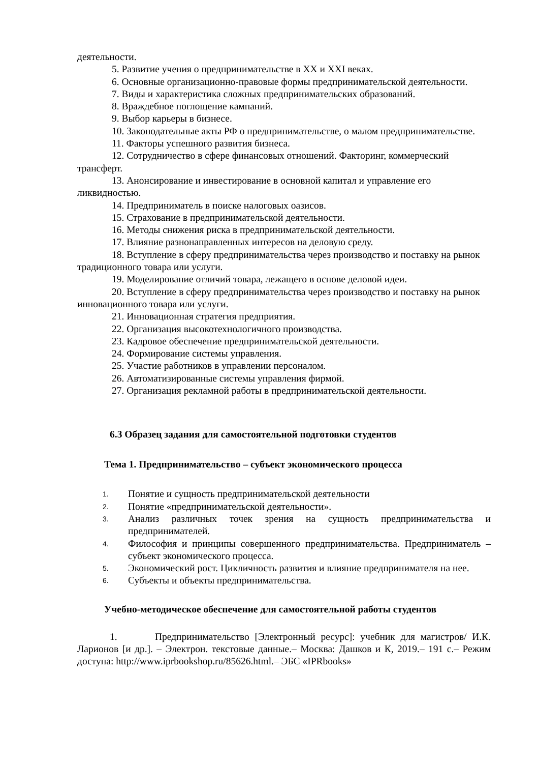деятельности.
5. Развитие учения о предпринимательстве в XX и XXI веках.
6. Основные организационно-правовые формы предпринимательской деятельности.
7. Виды и характеристика сложных предпринимательских образований.
8. Враждебное поглощение кампаний.
9. Выбор карьеры в бизнесе.
10. Законодательные акты РФ о предпринимательстве, о малом предпринимательстве.
11. Факторы успешного развития бизнеса.
12. Сотрудничество в сфере финансовых отношений. Факторинг, коммерческий трансферт.
13. Анонсирование и инвестирование в основной капитал и управление его ликвидностью.
14. Предприниматель в поиске налоговых оазисов.
15. Страхование в предпринимательской деятельности.
16. Методы снижения риска в предпринимательской деятельности.
17. Влияние разнонаправленных интересов на деловую среду.
18. Вступление в сферу предпринимательства через производство и поставку на рынок традиционного товара или услуги.
19. Моделирование отличий товара, лежащего в основе деловой идеи.
20. Вступление в сферу предпринимательства через производство и поставку на рынок инновационного товара или услуги.
21. Инновационная стратегия предприятия.
22. Организация высокотехнологичного производства.
23. Кадровое обеспечение предпринимательской деятельности.
24. Формирование системы управления.
25. Участие работников в управлении персоналом.
26. Автоматизированные системы управления фирмой.
27. Организация рекламной работы в предпринимательской деятельности.
6.3 Образец задания для самостоятельной подготовки студентов
Тема 1. Предпринимательство – субъект экономического процесса
1. Понятие и сущность предпринимательской деятельности
2. Понятие «предпринимательской деятельности».
3. Анализ различных точек зрения на сущность предпринимательства и предпринимателей.
4. Философия и принципы совершенного предпринимательства. Предприниматель – субъект экономического процесса.
5. Экономический рост. Цикличность развития и влияние предпринимателя на нее.
6. Субъекты и объекты предпринимательства.
Учебно-методическое обеспечение для самостоятельной работы студентов
1. Предпринимательство [Электронный ресурс]: учебник для магистров/ И.К. Ларионов [и др.]. – Электрон. текстовые данные.– Москва: Дашков и К, 2019.– 191 с.– Режим доступа: http://www.iprbookshop.ru/85626.html.– ЭБС «IPRbooks»